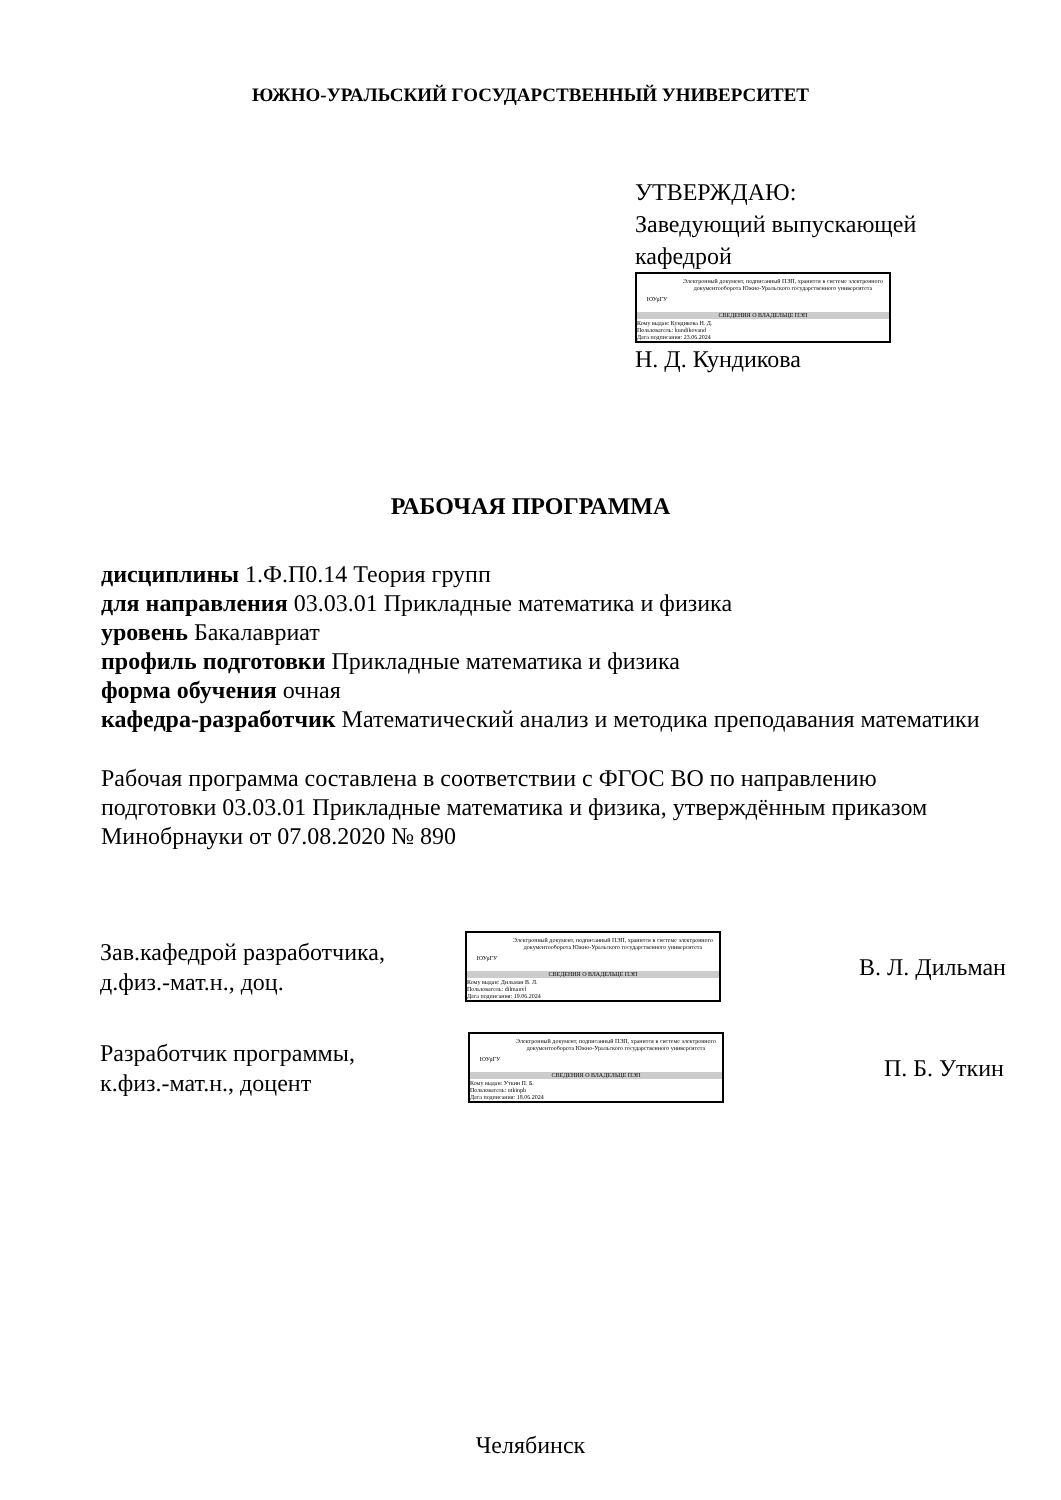ЮЖНО-УРАЛЬСКИЙ ГОСУДАРСТВЕННЫЙ УНИВЕРСИТЕТ
УТВЕРЖДАЮ:
Заведующий выпускающей
кафедрой
ЮУрГУ
Электронный документ, подписанный ПЭП, хранится в системе электронного документооборота Южно-Уральского государственного университета
СВЕДЕНИЯ О ВЛАДЕЛЬЦЕ ПЭП
Кому выдан: Кундикова Н. Д.
Пользователь: kundikovand
Дата подписания: 23.06.2024
Н. Д. Кундикова
РАБОЧАЯ ПРОГРАММА
дисциплины 1.Ф.П0.14 Теория групп
для направления 03.03.01 Прикладные математика и физика
уровень Бакалавриат
профиль подготовки Прикладные математика и физика
форма обучения очная
кафедра-разработчик Математический анализ и методика преподавания математики
Рабочая программа составлена в соответствии с ФГОС ВО по направлению подготовки 03.03.01 Прикладные математика и физика, утверждённым приказом Минобрнауки от 07.08.2020 № 890
Зав.кафедрой разработчика,
д.физ.-мат.н., доц.
ЮУрГУ
Электронный документ, подписанный ПЭП, хранится в системе электронного документооборота Южно-Уральского государственного университета
СВЕДЕНИЯ О ВЛАДЕЛЬЦЕ ПЭП
Кому выдан: Дильман В. Л.
Пользователь: dilmanvl
Дата подписания: 19.06.2024
В. Л. Дильман
Разработчик программы,
к.физ.-мат.н., доцент
ЮУрГУ
Электронный документ, подписанный ПЭП, хранится в системе электронного документооборота Южно-Уральского государственного университета
СВЕДЕНИЯ О ВЛАДЕЛЬЦЕ ПЭП
Кому выдан: Уткин П. Б.
Пользователь: utkinpb
Дата подписания: 18.06.2024
П. Б. Уткин
Челябинск